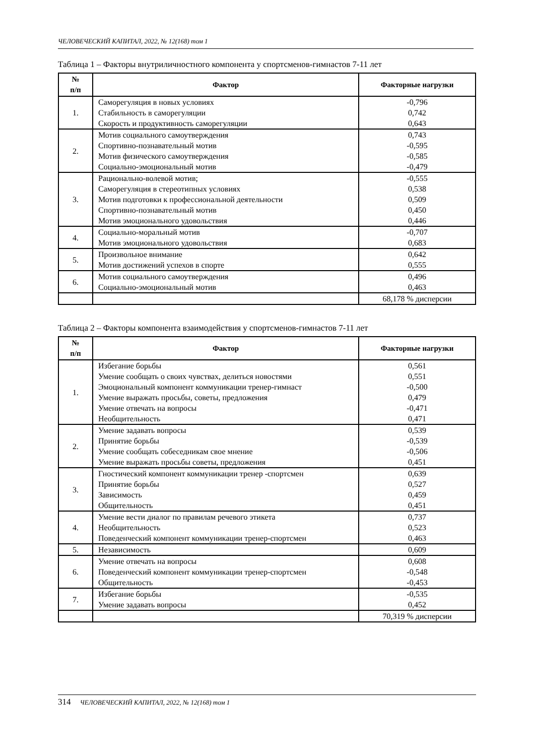ЧЕЛОВЕЧЕСКИЙ КАПИТАЛ, 2022, № 12(168) том 1
Таблица 1 – Факторы внутриличностного компонента у спортсменов-гимнастов 7-11 лет
| № п/п | Фактор | Факторные нагрузки |
| --- | --- | --- |
| 1. | Саморегуляция в новых условиях Стабильность в саморегуляции Скорость и продуктивность саморегуляции | -0,796 0,742 0,643 |
| 2. | Мотив социального самоутверждения Спортивно-познавательный мотив Мотив физического самоутверждения Социально-эмоциональный мотив | 0,743 -0,595 -0,585 -0,479 |
| 3. | Рационально-волевой мотив; Саморегуляция в стереотипных условиях Мотив подготовки к профессиональной деятельности Спортивно-познавательный мотив Мотив эмоционального удовольствия | -0,555 0,538 0,509 0,450 0,446 |
| 4. | Социально-моральный мотив Мотив эмоционального удовольствия | -0,707 0,683 |
| 5. | Произвольное внимание Мотив достижений успехов в спорте | 0,642 0,555 |
| 6. | Мотив социального самоутверждения Социально-эмоциональный мотив | 0,496 0,463 |
| | | 68,178 % дисперсии |
Таблица 2 – Факторы компонента взаимодействия у спортсменов-гимнастов 7-11 лет
| № п/п | Фактор | Факторные нагрузки |
| --- | --- | --- |
| 1. | Избегание борьбы Умение сообщать о своих чувствах, делиться новостями Эмоциональный компонент коммуникации тренер-гимнаст Умение выражать просьбы, советы, предложения Умение отвечать на вопросы Необщительность | 0,561 0,551 -0,500 0,479 -0,471 0,471 |
| 2. | Умение задавать вопросы Принятие борьбы Умение сообщать собеседникам свое мнение Умение выражать просьбы советы, предложения | 0,539 -0,539 -0,506 0,451 |
| 3. | Гностический компонент коммуникации тренер -спортсмен Принятие борьбы Зависимость Общительность | 0,639 0,527 0,459 0,451 |
| 4. | Умение вести диалог по правилам речевого этикета Необщительность Поведенческий компонент коммуникации тренер-спортсмен | 0,737 0,523 0,463 |
| 5. | Независимость | 0,609 |
| 6. | Умение отвечать на вопросы Поведенческий компонент коммуникации тренер-спортсмен Общительность | 0,608 -0,548 -0,453 |
| 7. | Избегание борьбы Умение задавать вопросы | -0,535 0,452 |
| | | 70,319 % дисперсии |
314 ЧЕЛОВЕЧЕСКИЙ КАПИТАЛ, 2022, № 12(168) том 1